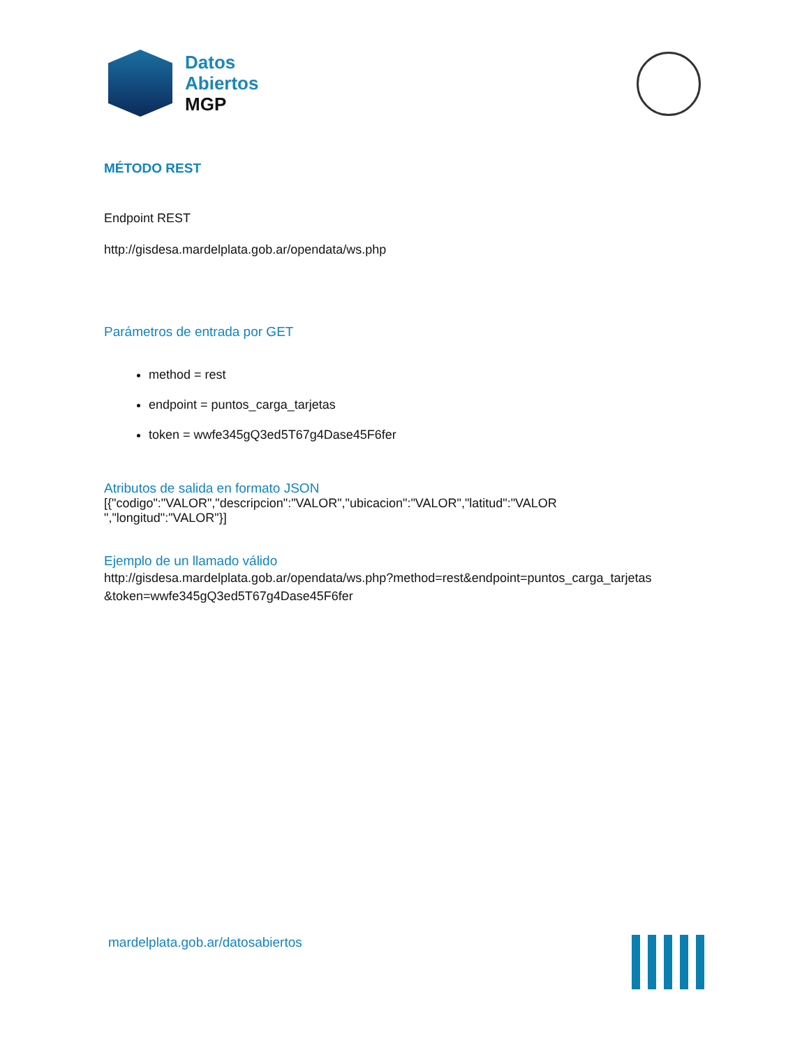Datos
Abiertos
MGP
MÉTODO REST
Endpoint REST
http://gisdesa.mardelplata.gob.ar/opendata/ws.php
Parámetros de entrada por GET
method = rest
endpoint = puntos_carga_tarjetas
token = wwfe345gQ3ed5T67g4Dase45F6fer
Atributos de salida en formato JSON
[{"codigo":"VALOR","descripcion":"VALOR","ubicacion":"VALOR","latitud":"VALOR
","longitud":"VALOR"}]
Ejemplo de un llamado válido
http://gisdesa.mardelplata.gob.ar/opendata/ws.php?method=rest&endpoint=puntos_carga_tarjetas
&token=wwfe345gQ3ed5T67g4Dase45F6fer
mardelplata.gob.ar/datosabiertos